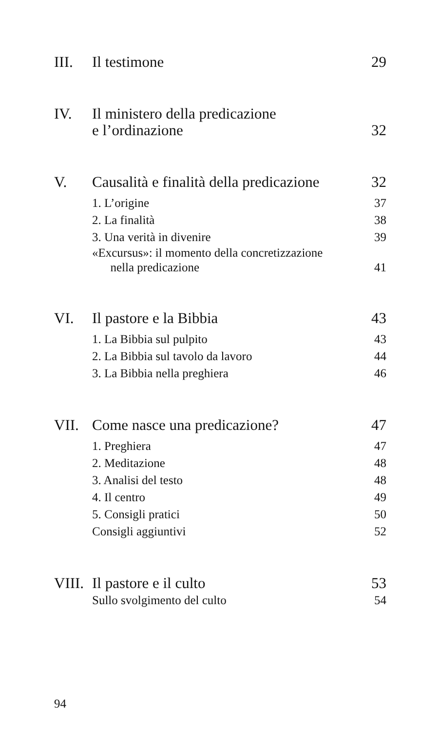III. Il testimone 29
IV. Il ministero della predicazione
e l’ordinazione 32
V. Causalità e finalità della predicazione 32
1. L’origine 37
2. La finalità 38
3. Una verità in divenire 39
«Excursus»: il momento della concretizzazione
nella predicazione 41
VI. Il pastore e la Bibbia 43
1. La Bibbia sul pulpito 43
2. La Bibbia sul tavolo da lavoro 44
3. La Bibbia nella preghiera 46
VII. Come nasce una predicazione? 47
1. Preghiera 47
2. Meditazione 48
3. Analisi del testo 48
4. Il centro 49
5. Consigli pratici 50
Consigli aggiuntivi 52
VIII. Il pastore e il culto 53
Sullo svolgimento del culto 54
94